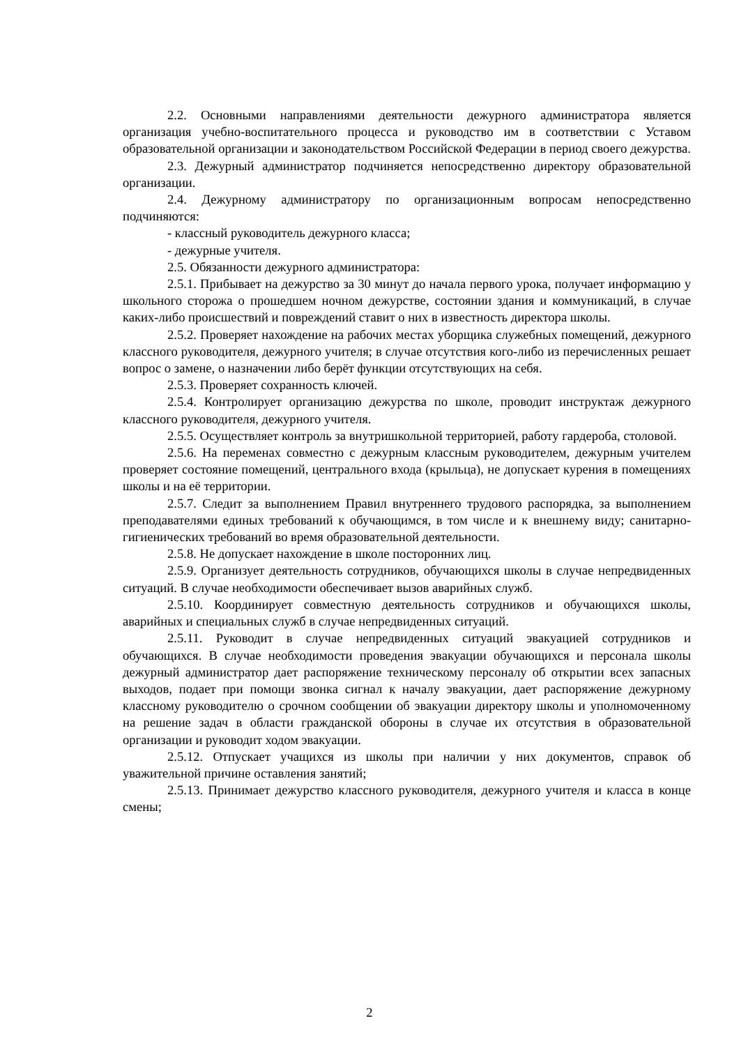2.2. Основными направлениями деятельности дежурного администратора является организация учебно-воспитательного процесса и руководство им в соответствии с Уставом образовательной организации и законодательством Российской Федерации в период своего дежурства.
2.3. Дежурный администратор подчиняется непосредственно директору образовательной организации.
2.4. Дежурному администратору по организационным вопросам непосредственно подчиняются:
- классный руководитель дежурного класса;
- дежурные учителя.
2.5. Обязанности дежурного администратора:
2.5.1. Прибывает на дежурство за 30 минут до начала первого урока, получает информацию у школьного сторожа о прошедшем ночном дежурстве, состоянии здания и коммуникаций, в случае каких-либо происшествий и повреждений ставит о них в известность директора школы.
2.5.2. Проверяет нахождение на рабочих местах уборщика служебных помещений, дежурного классного руководителя, дежурного учителя; в случае отсутствия кого-либо из перечисленных решает вопрос о замене, о назначении либо берёт функции отсутствующих на себя.
2.5.3. Проверяет сохранность ключей.
2.5.4. Контролирует организацию дежурства по школе, проводит инструктаж дежурного классного руководителя, дежурного учителя.
2.5.5. Осуществляет контроль за внутришкольной территорией, работу гардероба, столовой.
2.5.6. На переменах совместно с дежурным классным руководителем, дежурным учителем проверяет состояние помещений, центрального входа (крыльца), не допускает курения в помещениях школы и на её территории.
2.5.7. Следит за выполнением Правил внутреннего трудового распорядка, за выполнением преподавателями единых требований к обучающимся, в том числе и к внешнему виду; санитарно-гигиенических требований во время образовательной деятельности.
2.5.8. Не допускает нахождение в школе посторонних лиц.
2.5.9. Организует деятельность сотрудников, обучающихся школы в случае непредвиденных ситуаций. В случае необходимости обеспечивает вызов аварийных служб.
2.5.10. Координирует совместную деятельность сотрудников и обучающихся школы, аварийных и специальных служб в случае непредвиденных ситуаций.
2.5.11. Руководит в случае непредвиденных ситуаций эвакуацией сотрудников и обучающихся. В случае необходимости проведения эвакуации обучающихся и персонала школы дежурный администратор дает распоряжение техническому персоналу об открытии всех запасных выходов, подает при помощи звонка сигнал к началу эвакуации, дает распоряжение дежурному классному руководителю о срочном сообщении об эвакуации директору школы и уполномоченному на решение задач в области гражданской обороны в случае их отсутствия в образовательной организации и руководит ходом эвакуации.
2.5.12. Отпускает учащихся из школы при наличии у них документов, справок об уважительной причине оставления занятий;
2.5.13. Принимает дежурство классного руководителя, дежурного учителя и класса в конце смены;
2